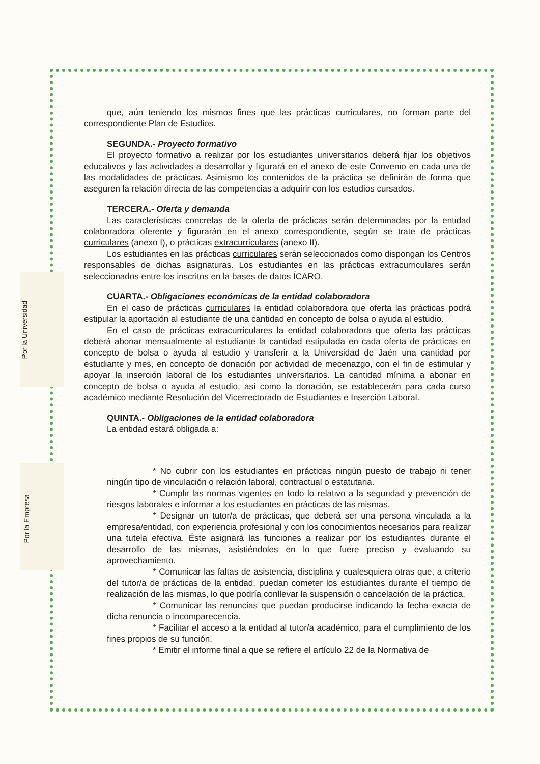Por la Universidad
Por la Empresa
que, aún teniendo los mismos fines que las prácticas curriculares, no forman parte del correspondiente Plan de Estudios.
SEGUNDA.- Proyecto formativo
El proyecto formativo a realizar por los estudiantes universitarios deberá fijar los objetivos educativos y las actividades a desarrollar y figurará en el anexo de este Convenio en cada una de las modalidades de prácticas. Asimismo los contenidos de la práctica se definirán de forma que aseguren la relación directa de las competencias a adquirir con los estudios cursados.
TERCERA.- Oferta y demanda
Las características concretas de la oferta de prácticas serán determinadas por la entidad colaboradora oferente y figurarán en el anexo correspondiente, según se trate de prácticas curriculares (anexo I), o prácticas extracurriculares (anexo II).
Los estudiantes en las prácticas curriculares serán seleccionados como dispongan los Centros responsables de dichas asignaturas. Los estudiantes en las prácticas extracurriculares serán seleccionados entre los inscritos en la bases de datos ÍCARO.
CUARTA.- Obligaciones económicas de la entidad colaboradora
En el caso de prácticas curriculares la entidad colaboradora que oferta las prácticas podrá estipular la aportación al estudiante de una cantidad en concepto de bolsa o ayuda al estudio.
En el caso de prácticas extracurriculares la entidad colaboradora que oferta las prácticas deberá abonar mensualmente al estudiante la cantidad estipulada en cada oferta de prácticas en concepto de bolsa o ayuda al estudio y transferir a la Universidad de Jaén una cantidad por estudiante y mes, en concepto de donación por actividad de mecenazgo, con el fin de estimular y apoyar la inserción laboral de los estudiantes universitarios. La cantidad mínima a abonar en concepto de bolsa o ayuda al estudio, así como la donación, se establecerán para cada curso académico mediante Resolución del Vicerrectorado de Estudiantes e Inserción Laboral.
QUINTA.- Obligaciones de la entidad colaboradora
La entidad estará obligada a:
* No cubrir con los estudiantes en prácticas ningún puesto de trabajo ni tener ningún tipo de vinculación o relación laboral, contractual o estatutaria.
* Cumplir las normas vigentes en todo lo relativo a la seguridad y prevención de riesgos laborales e informar a los estudiantes en prácticas de las mismas.
* Designar un tutor/a de prácticas, que deberá ser una persona vinculada a la empresa/entidad, con experiencia profesional y con los conocimientos necesarios para realizar una tutela efectiva. Éste asignará las funciones a realizar por los estudiantes durante el desarrollo de las mismas, asistiéndoles en lo que fuere preciso y evaluando su aprovechamiento.
* Comunicar las faltas de asistencia, disciplina y cualesquiera otras que, a criterio del tutor/a de prácticas de la entidad, puedan cometer los estudiantes durante el tiempo de realización de las mismas, lo que podría conllevar la suspensión o cancelación de la práctica.
* Comunicar las renuncias que puedan producirse indicando la fecha exacta de dicha renuncia o incomparecencia.
* Facilitar el acceso a la entidad al tutor/a académico, para el cumplimiento de los fines propios de su función.
* Emitir el informe final a que se refiere el artículo 22 de la Normativa de